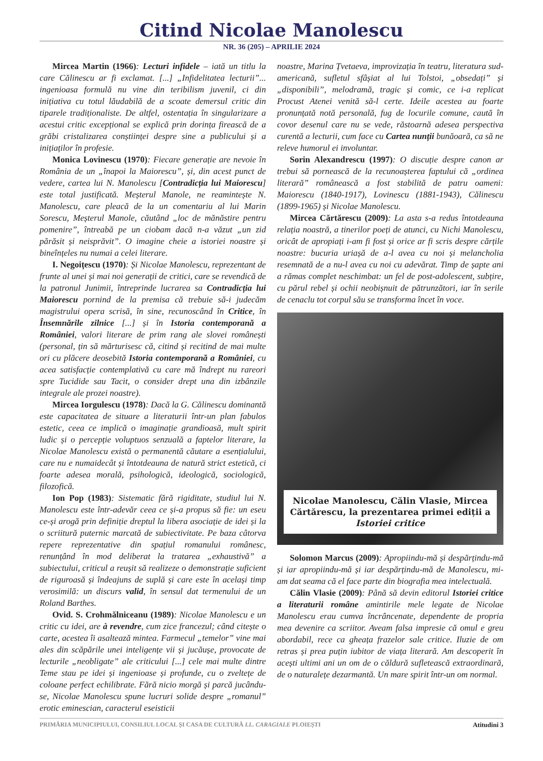Citind Nicolae Manolescu
NR. 36 (205) – APRILIE 2024
Mircea Martin (1966): Lecturi infidele – iată un titlu la care Călinescu ar fi exclamat. [...] „Infidelitatea lecturii”... ingenioasa formulă nu vine din teribilism juvenil, ci din inițiativa cu totul lăudabilă de a scoate demersul critic din tiparele tradiționaliste. De altfel, ostentația în singularizare a acestui critic excepțional se explică prin dorința firească de a grăbi cristalizarea conștiinței despre sine a publicului și a inițiaților în profesie.
Monica Lovinescu (1970): Fiecare generație are nevoie în România de un „înapoi la Maiorescu”, și, din acest punct de vedere, cartea lui N. Manolescu [Contradicția lui Maiorescu] este total justificată. Meșterul Manole, ne reamintește N. Manolescu, care pleacă de la un comentariu al lui Marin Sorescu, Meșterul Manole, căutând „loc de mănăstire pentru pomenire”, întreabă pe un ciobam dacă n-a văzut „un zid părăsit și neisprăvit”. O imagine cheie a istoriei noastre și bineînțeles nu numai a celei literare.
I. Negoițescu (1970): Și Nicolae Manolescu, reprezentant de frunte al unei și mai noi generații de critici, care se revendică de la patronul Junimii, întreprinde lucrarea sa Contradicția lui Maiorescu pornind de la premisa că trebuie să-i judecăm magistrului opera scrisă, în sine, recunoscând în Critice, în Însemnările zilnice [...] și în Istoria contemporană a României, valori literare de prim rang ale slovei românești (personal, țin să mărturisesc că, citind și recitind de mai multe ori cu plăcere deosebită Istoria contemporană a României, cu acea satisfacție contemplativă cu care mă îndrept nu rareori spre Tucidide sau Tacit, o consider drept una din izbânzile integrale ale prozei noastre).
Mircea Iorgulescu (1978): Dacă la G. Călinescu dominantă este capacitatea de situare a literaturii într-un plan fabulos estetic, ceea ce implică o imaginație grandioasă, mult spirit ludic și o percepție voluptuos senzuală a faptelor literare, la Nicolae Manolescu există o permanentă căutare a esențialului, care nu e numaidecât și întotdeauna de natură strict estetică, ci foarte adesea morală, psihologică, ideologică, sociologică, filozofică.
Ion Pop (1983): Sistematic fără rigiditate, studiul lui N. Manolescu este într-adevăr ceea ce și-a propus să fie: un eseu ce-și arogă prin definiție dreptul la libera asociație de idei și la o scriitură puternic marcată de subiectivitate. Pe baza câtorva repere reprezentative din spațiul romanului românesc, renunțând în mod deliberat la tratarea „exhaustivă” a subiectului, criticul a reușit să realizeze o demonstrație suficient de riguroasă și îndeajuns de suplă și care este în același timp verosimilă: un discurs valid, în sensul dat termenului de un Roland Barthes.
Ovid. S. Crohmălniceanu (1989): Nicolae Manolescu e un critic cu idei, are à revendre, cum zice francezul; când citește o carte, acestea îi asaltează mintea. Farmecul „temelor” vine mai ales din scăpările unei inteligențe vii și jucăușe, provocate de lecturile „neobligate” ale criticului [...] cele mai multe dintre Teme stau pe idei și ingenioase și profunde, cu o zveltețe de coloane perfect echilibrate. Fără nicio morgă și parcă jucându-se, Nicolae Manolescu spune lucruri solide despre „romanul” erotic eminescian, caracterul eseisticii
noastre, Marina Țvetaeva, improvizația în teatru, literatura sud-americană, sufletul sfâșiat al lui Tolstoi, „obsedați” și „disponibili”, melodramă, tragic și comic, ce i-a replicat Procust Atenei venită să-l certe. Ideile acestea au foarte pronunțată notă personală, fug de locurile comune, caută în covor desenul care nu se vede, răstoarnă adesea perspectiva curentă a lecturii, cum face cu Cartea nunții bunăoară, ca să ne releve humorul ei involuntar.
Sorin Alexandrescu (1997): O discuție despre canon ar trebui să pornească de la recunoașterea faptului că „ordinea literară” românească a fost stabilită de patru oameni: Maiorescu (1840-1917), Lovinescu (1881-1943), Călinescu (1899-1965) și Nicolae Manolescu.
Mircea Cărtărescu (2009): La asta s-a redus întotdeauna relația noastră, a tinerilor poeți de atunci, cu Nichi Manolescu, oricât de apropiați i-am fi fost și orice ar fi scris despre cărțile noastre: bucuria uriașă de a-l avea cu noi și melancholia resemnată de a nu-l avea cu noi cu adevărat. Timp de șapte ani a rămas complet neschimbat: un fel de post-adolescent, subțire, cu părul rebel și ochii neobișnuit de pătrunzători, iar în serile de cenaclu tot corpul său se transforma încet în voce.
Nicolae Manolescu, Călin Vlasie, Mircea Cărtărescu, la prezentarea primei ediții a Istoriei critice
Solomon Marcus (2009): Apropiindu-mă și despărțindu-mă și iar apropiindu-mă și iar despărțindu-mă de Manolescu, mi-am dat seama că el face parte din biografia mea intelectuală.
Călin Vlasie (2009): Până să devin editorul Istoriei critice a literaturii române amintirile mele legate de Nicolae Manolescu erau cumva încrâncenate, dependente de propria mea devenire ca scriitor. Aveam falsa impresie că omul e greu abordabil, rece ca gheața frazelor sale critice. Iluzie de om retras și prea puțin iubitor de viața literară. Am descoperit în acești ultimi ani un om de o căldură sufletească extraordinară, de o naturalețe dezarmantă. Un mare spirit într-un om normal.
PRIMĂRIA MUNICIPIULUI, CONSILIUL LOCAL ȘI CASA DE CULTURĂ I.L. CARAGIALE PLOIEȘTI Atitudini 3